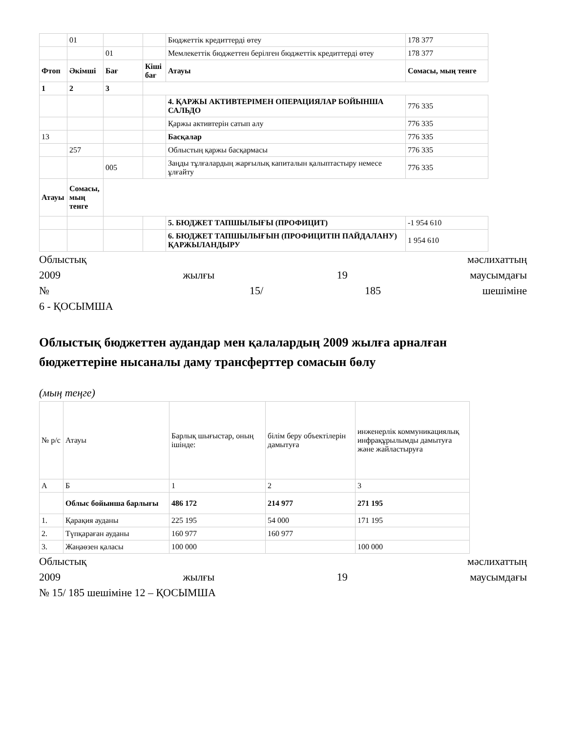| | 01 | | | Бюджеттік кредиттерді өтеу | 178 377 |
| | | 01 | | Мемлекеттік бюджеттен берілген бюджеттік кредиттерді өтеу | 178 377 |
| Фтоп | Әкімші | Бағ | Кіші бағ | Атауы | Сомасы, мың тенге |
| 1 | 2 | 3 | | | |
| | | | | 4. ҚАРЖЫ АКТИВТЕРІМЕН ОПЕРАЦИЯЛАР БОЙЫНША САЛЬДО | 776 335 |
| | | | | Қаржы активтерін сатып алу | 776 335 |
| 13 | | | | Басқалар | 776 335 |
| | 257 | | | Облыстың қаржы басқармасы | 776 335 |
| | | 005 | | Заңды тұлғалардың жарғылық капиталын қалыптастыру немесе ұлғайту | 776 335 |
| Атауы | Сомасы, мың тенге | | | | |
| | | | | 5. БЮДЖЕТ ТАПШЫЛЫҒЫ (ПРОФИЦИТ) | -1 954 610 |
| | | | | 6. БЮДЖЕТ ТАПШЫЛЫҒЫН (ПРОФИЦИТІН ПАЙДАЛАНУ) ҚАРЖЫЛАНДЫРУ | 1 954 610 |
Облыстық мәслихаттың
2009 жылғы 19 маусымдағы
№ 15/ 185 шешіміне
6 - ҚОСЫМША
Облыстық бюджеттен аудандар мен қалалардың 2009 жылға арналған бюджеттеріне нысаналы дамy трансферттер сомасын бөлу
(мың теңге)
| № р/с | Атауы | Барлық шығыстар, оның ішінде: | білім беру объектілерін дамытуға | инженерлік коммуникациялық инфрақұрылымды дамытуға және жайластыруға |
| А | Б | 1 | 2 | 3 |
| | Облыс бойынша барлығы | 486 172 | 214 977 | 271 195 |
| 1. | Қарақия ауданы | 225 195 | 54 000 | 171 195 |
| 2. | Түпқараған ауданы | 160 977 | 160 977 | |
| 3. | Жаңаөзен қаласы | 100 000 | | 100 000 |
Облыстық мәслихаттың
2009 жылғы 19 маусымдағы
№ 15/ 185 шешіміне 12 – ҚОСЫМША